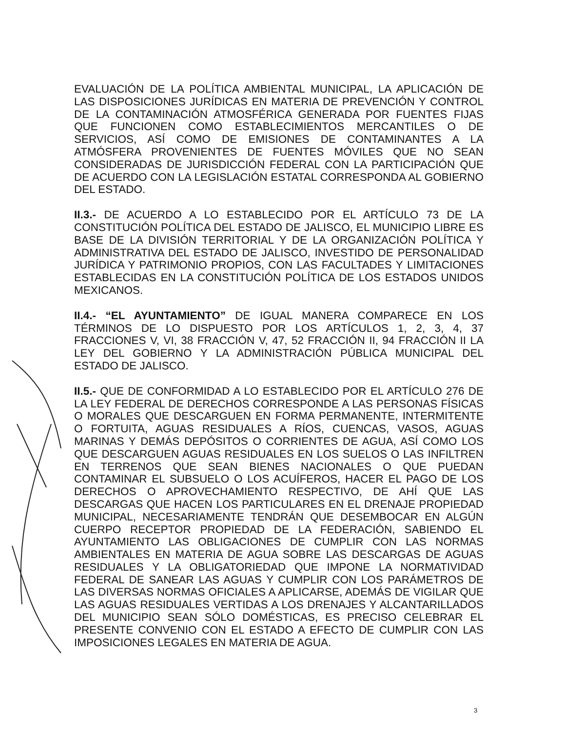EVALUACIÓN DE LA POLÍTICA AMBIENTAL MUNICIPAL, LA APLICACIÓN DE LAS DISPOSICIONES JURÍDICAS EN MATERIA DE PREVENCIÓN Y CONTROL DE LA CONTAMINACIÓN ATMOSFÉRICA GENERADA POR FUENTES FIJAS QUE FUNCIONEN COMO ESTABLECIMIENTOS MERCANTILES O DE SERVICIOS, ASÍ COMO DE EMISIONES DE CONTAMINANTES A LA ATMÓSFERA PROVENIENTES DE FUENTES MÓVILES QUE NO SEAN CONSIDERADAS DE JURISDICCIÓN FEDERAL CON LA PARTICIPACIÓN QUE DE ACUERDO CON LA LEGISLACIÓN ESTATAL CORRESPONDA AL GOBIERNO DEL ESTADO.
II.3.- DE ACUERDO A LO ESTABLECIDO POR EL ARTÍCULO 73 DE LA CONSTITUCIÓN POLÍTICA DEL ESTADO DE JALISCO, EL MUNICIPIO LIBRE ES BASE DE LA DIVISIÓN TERRITORIAL Y DE LA ORGANIZACIÓN POLÍTICA Y ADMINISTRATIVA DEL ESTADO DE JALISCO, INVESTIDO DE PERSONALIDAD JURÍDICA Y PATRIMONIO PROPIOS, CON LAS FACULTADES Y LIMITACIONES ESTABLECIDAS EN LA CONSTITUCIÓN POLÍTICA DE LOS ESTADOS UNIDOS MEXICANOS.
II.4.- “EL AYUNTAMIENTO” DE IGUAL MANERA COMPARECE EN LOS TÉRMINOS DE LO DISPUESTO POR LOS ARTÍCULOS 1, 2, 3, 4, 37 FRACCIONES V, VI, 38 FRACCIÓN V, 47, 52 FRACCIÓN II, 94 FRACCIÓN II LA LEY DEL GOBIERNO Y LA ADMINISTRACIÓN PÚBLICA MUNICIPAL DEL ESTADO DE JALISCO.
II.5.- QUE DE CONFORMIDAD A LO ESTABLECIDO POR EL ARTÍCULO 276 DE LA LEY FEDERAL DE DERECHOS CORRESPONDE A LAS PERSONAS FÍSICAS O MORALES QUE DESCARGUEN EN FORMA PERMANENTE, INTERMITENTE O FORTUITA, AGUAS RESIDUALES A RÍOS, CUENCAS, VASOS, AGUAS MARINAS Y DEMÁS DEPÓSITOS O CORRIENTES DE AGUA, ASÍ COMO LOS QUE DESCARGUEN AGUAS RESIDUALES EN LOS SUELOS O LAS INFILTREN EN TERRENOS QUE SEAN BIENES NACIONALES O QUE PUEDAN CONTAMINAR EL SUBSUELO O LOS ACUÍFEROS, HACER EL PAGO DE LOS DERECHOS O APROVECHAMIENTO RESPECTIVO, DE AHÍ QUE LAS DESCARGAS QUE HACEN LOS PARTICULARES EN EL DRENAJE PROPIEDAD MUNICIPAL, NECESARIAMENTE TENDRÁN QUE DESEMBOCAR EN ALGÚN CUERPO RECEPTOR PROPIEDAD DE LA FEDERACIÓN, SABIENDO EL AYUNTAMIENTO LAS OBLIGACIONES DE CUMPLIR CON LAS NORMAS AMBIENTALES EN MATERIA DE AGUA SOBRE LAS DESCARGAS DE AGUAS RESIDUALES Y LA OBLIGATORIEDAD QUE IMPONE LA NORMATIVIDAD FEDERAL DE SANEAR LAS AGUAS Y CUMPLIR CON LOS PARÁMETROS DE LAS DIVERSAS NORMAS OFICIALES A APLICARSE, ADEMÁS DE VIGILAR QUE LAS AGUAS RESIDUALES VERTIDAS A LOS DRENAJES Y ALCANTARILLADOS DEL MUNICIPIO SEAN SÓLO DOMÉSTICAS, ES PRECISO CELEBRAR EL PRESENTE CONVENIO CON EL ESTADO A EFECTO DE CUMPLIR CON LAS IMPOSICIONES LEGALES EN MATERIA DE AGUA.
3